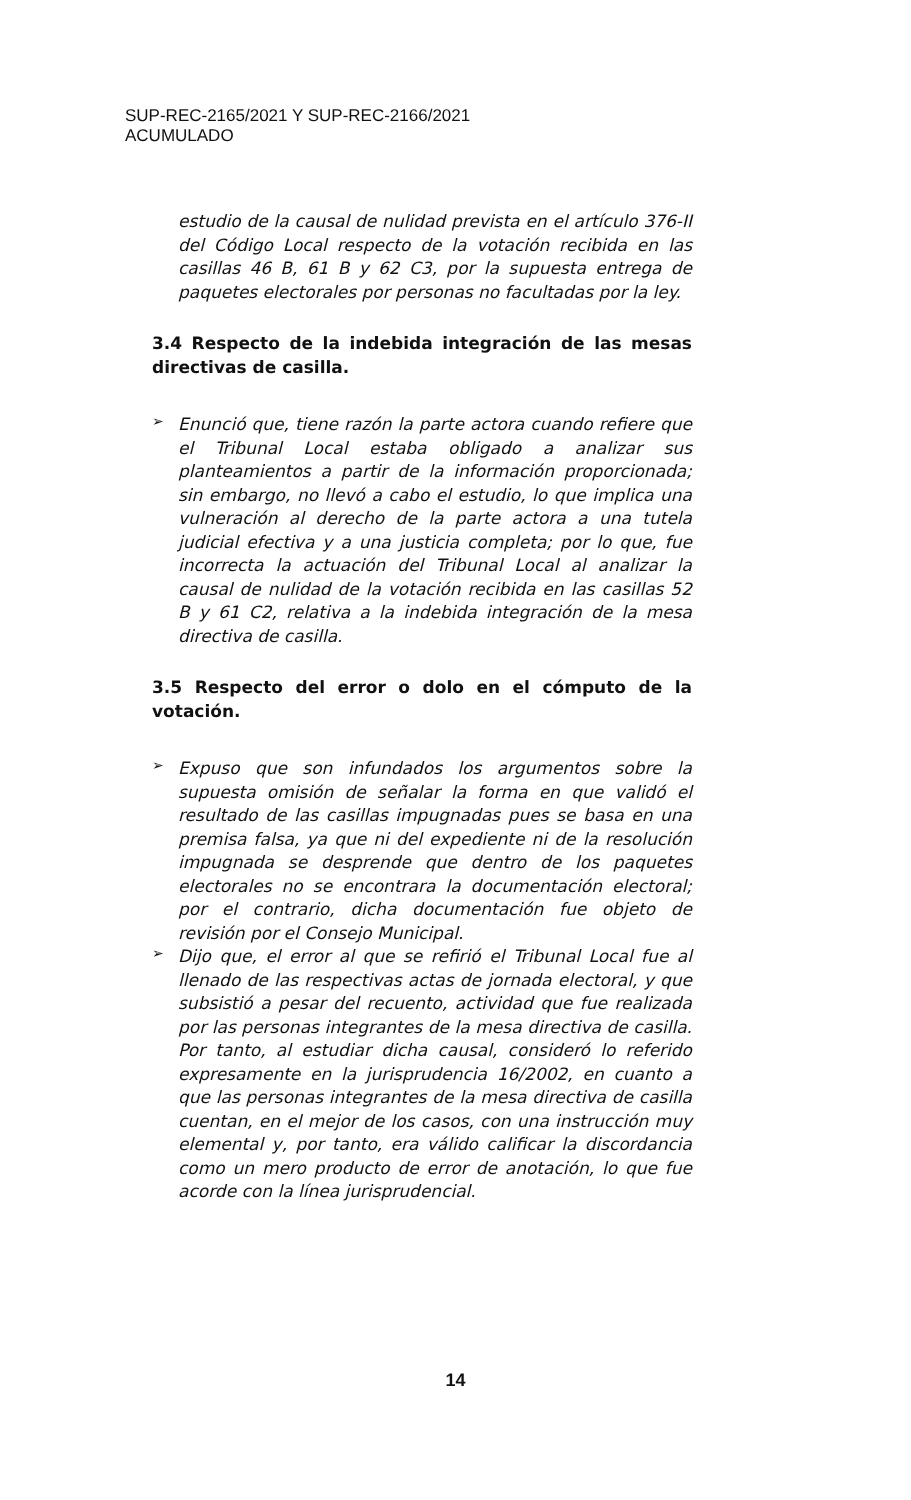SUP-REC-2165/2021 Y SUP-REC-2166/2021
ACUMULADO
estudio de la causal de nulidad prevista en el artículo 376-II del Código Local respecto de la votación recibida en las casillas 46 B, 61 B y 62 C3, por la supuesta entrega de paquetes electorales por personas no facultadas por la ley.
3.4 Respecto de la indebida integración de las mesas directivas de casilla.
➢
Enunció que, tiene razón la parte actora cuando refiere que el Tribunal Local estaba obligado a analizar sus planteamientos a partir de la información proporcionada; sin embargo, no llevó a cabo el estudio, lo que implica una vulneración al derecho de la parte actora a una tutela judicial efectiva y a una justicia completa; por lo que, fue incorrecta la actuación del Tribunal Local al analizar la causal de nulidad de la votación recibida en las casillas 52 B y 61 C2, relativa a la indebida integración de la mesa directiva de casilla.
3.5 Respecto del error o dolo en el cómputo de la votación.
➢
Expuso que son infundados los argumentos sobre la supuesta omisión de señalar la forma en que validó el resultado de las casillas impugnadas pues se basa en una premisa falsa, ya que ni del expediente ni de la resolución impugnada se desprende que dentro de los paquetes electorales no se encontrara la documentación electoral; por el contrario, dicha documentación fue objeto de revisión por el Consejo Municipal.
➢
Dijo que, el error al que se refirió el Tribunal Local fue al llenado de las respectivas actas de jornada electoral, y que subsistió a pesar del recuento, actividad que fue realizada por las personas integrantes de la mesa directiva de casilla. Por tanto, al estudiar dicha causal, consideró lo referido expresamente en la jurisprudencia 16/2002, en cuanto a que las personas integrantes de la mesa directiva de casilla cuentan, en el mejor de los casos, con una instrucción muy elemental y, por tanto, era válido calificar la discordancia como un mero producto de error de anotación, lo que fue acorde con la línea jurisprudencial.
14